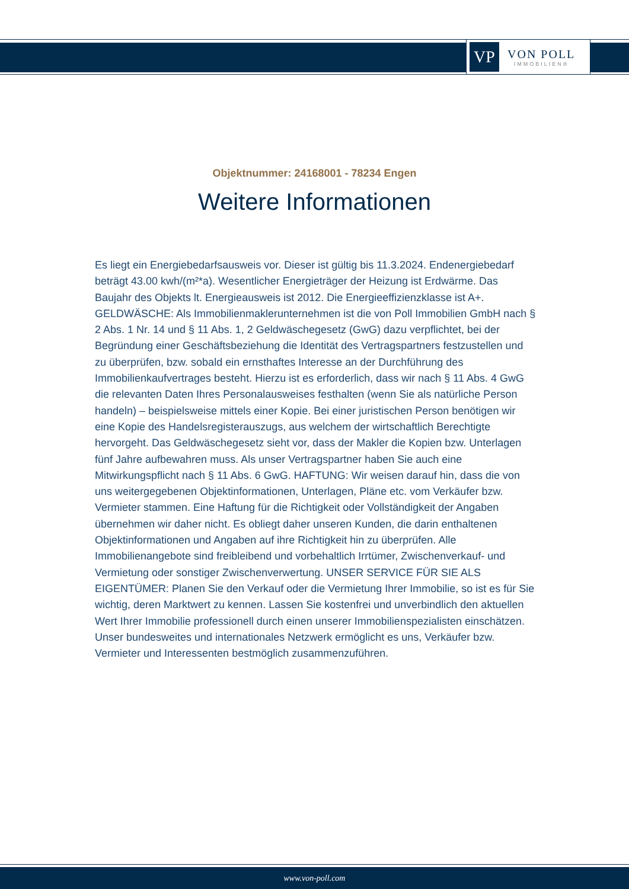VP
VON POLL
IMMOBILIEN®
Objektnummer: 24168001 - 78234 Engen
Weitere Informationen
Es liegt ein Energiebedarfsausweis vor. Dieser ist gültig bis 11.3.2024. Endenergiebedarf beträgt 43.00 kwh/(m²*a). Wesentlicher Energieträger der Heizung ist Erdwärme. Das Baujahr des Objekts lt. Energieausweis ist 2012. Die Energieeffizienzklasse ist A+. GELDWÄSCHE: Als Immobilienmaklerunternehmen ist die von Poll Immobilien GmbH nach § 2 Abs. 1 Nr. 14 und § 11 Abs. 1, 2 Geldwäschegesetz (GwG) dazu verpflichtet, bei der Begründung einer Geschäftsbeziehung die Identität des Vertragspartners festzustellen und zu überprüfen, bzw. sobald ein ernsthaftes Interesse an der Durchführung des Immobilienkaufvertrages besteht. Hierzu ist es erforderlich, dass wir nach § 11 Abs. 4 GwG die relevanten Daten Ihres Personalausweises festhalten (wenn Sie als natürliche Person handeln) – beispielsweise mittels einer Kopie. Bei einer juristischen Person benötigen wir eine Kopie des Handelsregisterauszugs, aus welchem der wirtschaftlich Berechtigte hervorgeht. Das Geldwäschegesetz sieht vor, dass der Makler die Kopien bzw. Unterlagen fünf Jahre aufbewahren muss. Als unser Vertragspartner haben Sie auch eine Mitwirkungspflicht nach § 11 Abs. 6 GwG. HAFTUNG: Wir weisen darauf hin, dass die von uns weitergegebenen Objektinformationen, Unterlagen, Pläne etc. vom Verkäufer bzw. Vermieter stammen. Eine Haftung für die Richtigkeit oder Vollständigkeit der Angaben übernehmen wir daher nicht. Es obliegt daher unseren Kunden, die darin enthaltenen Objektinformationen und Angaben auf ihre Richtigkeit hin zu überprüfen. Alle Immobilienangebote sind freibleibend und vorbehaltlich Irrtümer, Zwischenverkauf- und Vermietung oder sonstiger Zwischenverwertung. UNSER SERVICE FÜR SIE ALS EIGENTÜMER: Planen Sie den Verkauf oder die Vermietung Ihrer Immobilie, so ist es für Sie wichtig, deren Marktwert zu kennen. Lassen Sie kostenfrei und unverbindlich den aktuellen Wert Ihrer Immobilie professionell durch einen unserer Immobilienspezialisten einschätzen. Unser bundesweites und internationales Netzwerk ermöglicht es uns, Verkäufer bzw. Vermieter und Interessenten bestmöglich zusammenzuführen.
www.von-poll.com